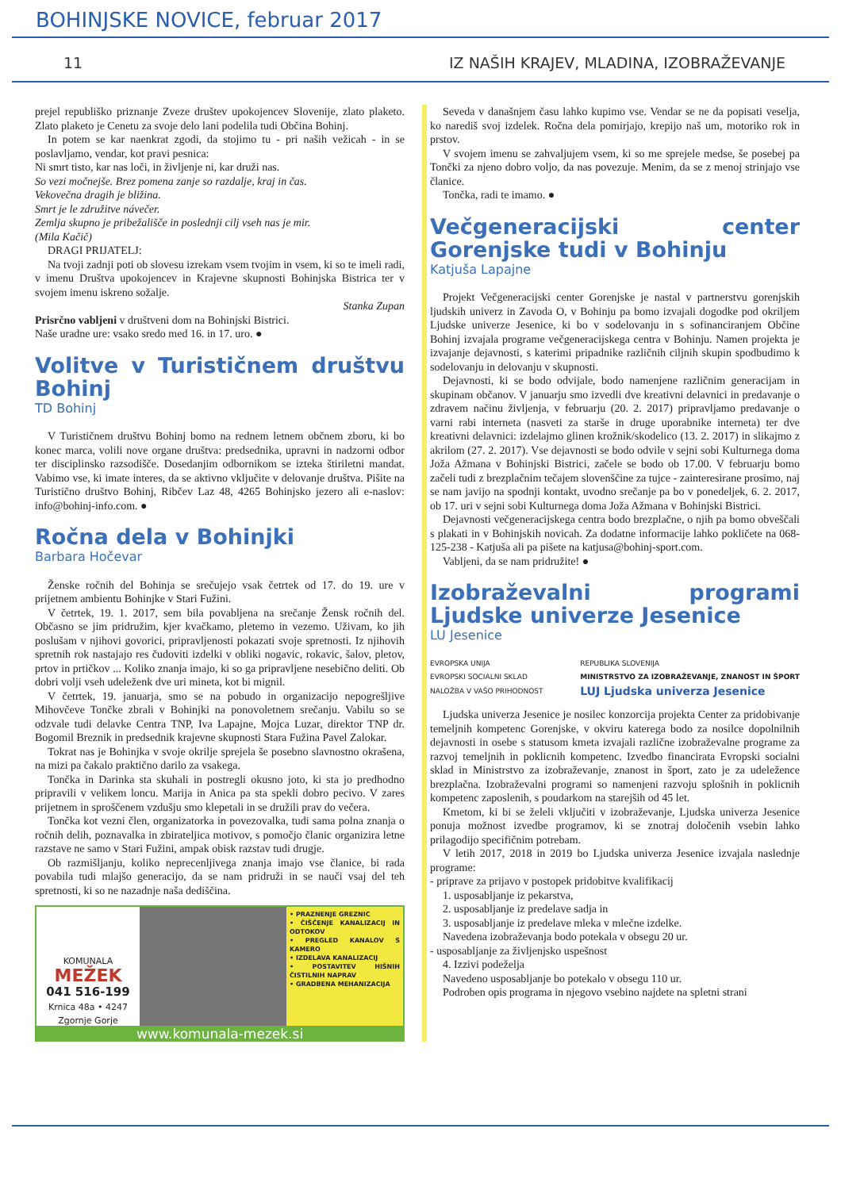BOHINJSKE NOVICE, februar 2017
11 IZ NAŠIH KRAJEV, MLADINA, IZOBRAŽEVANJE
prejel republiško priznanje Zveze društev upokojencev Slovenije, zlato plaketo. Zlato plaketo je Cenetu za svoje delo lani podelila tudi Občina Bohinj.
In potem se kar naenkrat zgodi, da stojimo tu - pri naših vežicah - in se poslavljamo, vendar, kot pravi pesnica:
Ni smrt tisto, kar nas loči, in življenje ni, kar druži nas.
So vezi močnejše. Brez pomena zanje so razdalje, kraj in čas.
Vekovečna dragih je bližina.
Smrt je le združitve návečer.
Zemlja skupno je pribežališče in poslednji cilj vseh nas je mir.
(Mila Kačič)
DRAGI PRIJATELJ:
Na tvoji zadnji poti ob slovesu izrekam vsem tvojim in vsem, ki so te imeli radi, v imenu Društva upokojencev in Krajevne skupnosti Bohinjska Bistrica ter v svojem imenu iskreno sožalje.
Stanka Zupan
Prisrčno vabljeni v društveni dom na Bohinjski Bistrici.
Naše uradne ure: vsako sredo med 16. in 17. uro. ●
Volitve v Turističnem društvu Bohinj
TD Bohinj
V Turističnem društvu Bohinj bomo na rednem letnem občnem zboru, ki bo konec marca, volili nove organe društva: predsednika, upravni in nadzorni odbor ter disciplinsko razsodišče. Dosedanjim odbornikom se izteka štiriletni mandat. Vabimo vse, ki imate interes, da se aktivno vključite v delovanje društva. Pišite na Turistično društvo Bohinj, Ribčev Laz 48, 4265 Bohinjsko jezero ali e-naslov: info@bohinj-info.com. ●
Ročna dela v Bohinjki
Barbara Hočevar
Ženske ročnih del Bohinja se srečujejo vsak četrtek od 17. do 19. ure v prijetnem ambientu Bohinjke v Stari Fužini.
V četrtek, 19. 1. 2017, sem bila povabljena na srečanje Žensk ročnih del. Občasno se jim pridružim, kjer kvačkamo, pletemo in vezemo. Uživam, ko jih poslušam v njihovi govorici, pripravljenosti pokazati svoje spretnosti. Iz njihovih spretnih rok nastajajo res čudoviti izdelki v obliki nogavic, rokavic, šalov, pletov, prtov in prtičkov ... Koliko znanja imajo, ki so ga pripravljene nesebično deliti. Ob dobri volji vseh udeleženk dve uri mineta, kot bi mignil.
V četrtek, 19. januarja, smo se na pobudo in organizacijo nepogrešljive Mihovčeve Tončke zbrali v Bohinjki na ponovoletnem srečanju. Vabilu so se odzvale tudi delavke Centra TNP, Iva Lapajne, Mojca Luzar, direktor TNP dr. Bogomil Breznik in predsednik krajevne skupnosti Stara Fužina Pavel Zalokar.
Tokrat nas je Bohinjka v svoje okrilje sprejela še posebno slavnostno okrašena, na mizi pa čakalo praktično darilo za vsakega.
Tončka in Darinka sta skuhali in postregli okusno joto, ki sta jo predhodno pripravili v velikem loncu. Marija in Anica pa sta spekli dobro pecivo. V zares prijetnem in sproščenem vzdušju smo klepetali in se družili prav do večera.
Tončka kot vezni člen, organizatorka in povezovalka, tudi sama polna znanja o ročnih delih, poznavalka in zbirateljica motivov, s pomočjo članic organizira letne razstave ne samo v Stari Fužini, ampak obisk razstav tudi drugje.
Ob razmišljanju, koliko neprecenljivega znanja imajo vse članice, bi rada povabila tudi mlajšo generacijo, da se nam pridruži in se nauči vsaj del teh spretnosti, ki so ne nazadnje naša dediščina.
KOMUNALA
MEŽEK
041 516-199
Krnica 48a • 4247 Zgornje Gorje
• PRAZNENJE GREZNIC
• ČIŠČENJE KANALIZACIJ IN ODTOKOV
• PREGLED KANALOV S KAMERO
• IZDELAVA KANALIZACIJ
• POSTAVITEV HIŠNIH ČISTILNIH NAPRAV
• GRADBENA MEHANIZACIJA
www.komunala-mezek.si
Seveda v današnjem času lahko kupimo vse. Vendar se ne da popisati veselja, ko narediš svoj izdelek. Ročna dela pomirjajo, krepijo naš um, motoriko rok in prstov.
V svojem imenu se zahvaljujem vsem, ki so me sprejele medse, še posebej pa Tončki za njeno dobro voljo, da nas povezuje. Menim, da se z menoj strinjajo vse članice.
Tončka, radi te imamo. ●
Večgeneracijski center Gorenjske tudi v Bohinju
Katjuša Lapajne
Projekt Večgeneracijski center Gorenjske je nastal v partnerstvu gorenjskih ljudskih univerz in Zavoda O, v Bohinju pa bomo izvajali dogodke pod okriljem Ljudske univerze Jesenice, ki bo v sodelovanju in s sofinanciranjem Občine Bohinj izvajala programe večgeneracijskega centra v Bohinju. Namen projekta je izvajanje dejavnosti, s katerimi pripadnike različnih ciljnih skupin spodbudimo k sodelovanju in delovanju v skupnosti.
Dejavnosti, ki se bodo odvijale, bodo namenjene različnim generacijam in skupinam občanov. V januarju smo izvedli dve kreativni delavnici in predavanje o zdravem načinu življenja, v februarju (20. 2. 2017) pripravljamo predavanje o varni rabi interneta (nasveti za starše in druge uporabnike interneta) ter dve kreativni delavnici: izdelajmo glinen krožnik/skodelico (13. 2. 2017) in slikajmo z akrilom (27. 2. 2017). Vse dejavnosti se bodo odvile v sejni sobi Kulturnega doma Joža Ažmana v Bohinjski Bistrici, začele se bodo ob 17.00. V februarju bomo začeli tudi z brezplačnim tečajem slovenščine za tujce - zainteresirane prosimo, naj se nam javijo na spodnji kontakt, uvodno srečanje pa bo v ponedeljek, 6. 2. 2017, ob 17. uri v sejni sobi Kulturnega doma Joža Ažmana v Bohinjski Bistrici.
Dejavnosti večgeneracijskega centra bodo brezplačne, o njih pa bomo obveščali s plakati in v Bohinjskih novicah. Za dodatne informacije lahko pokličete na 068-125-238 - Katjuša ali pa pišete na katjusa@bohinj-sport.com.
Vabljeni, da se nam pridružite! ●
Izobraževalni programi Ljudske univerze Jesenice
LU Jesenice
EVROPSKA UNIJA
EVROPSKI SOCIALNI SKLAD
NALOŽBA V VAŠO PRIHODNOST
REPUBLIKA SLOVENIJA
MINISTRSTVO ZA IZOBRAŽEVANJE, ZNANOST IN ŠPORT
LUJ Ljudska univerza Jesenice
Ljudska univerza Jesenice je nosilec konzorcija projekta Center za pridobivanje temeljnih kompetenc Gorenjske, v okviru katerega bodo za nosilce dopolnilnih dejavnosti in osebe s statusom kmeta izvajali različne izobraževalne programe za razvoj temeljnih in poklicnih kompetenc. Izvedbo financirata Evropski socialni sklad in Ministrstvo za izobraževanje, znanost in šport, zato je za udeležence brezplačna. Izobraževalni programi so namenjeni razvoju splošnih in poklicnih kompetenc zaposlenih, s poudarkom na starejših od 45 let.
Kmetom, ki bi se želeli vključiti v izobraževanje, Ljudska univerza Jesenice ponuja možnost izvedbe programov, ki se znotraj določenih vsebin lahko prilagodijo specifičnim potrebam.
V letih 2017, 2018 in 2019 bo Ljudska univerza Jesenice izvajala naslednje programe:
- priprave za prijavo v postopek pridobitve kvalifikacij
1. usposabljanje iz pekarstva,
2. usposabljanje iz predelave sadja in
3. usposabljanje iz predelave mleka v mlečne izdelke.
Navedena izobraževanja bodo potekala v obsegu 20 ur.
- usposabljanje za življenjsko uspešnost
4. Izzivi podeželja
Navedeno usposabljanje bo potekalo v obsegu 110 ur.
Podroben opis programa in njegovo vsebino najdete na spletni strani